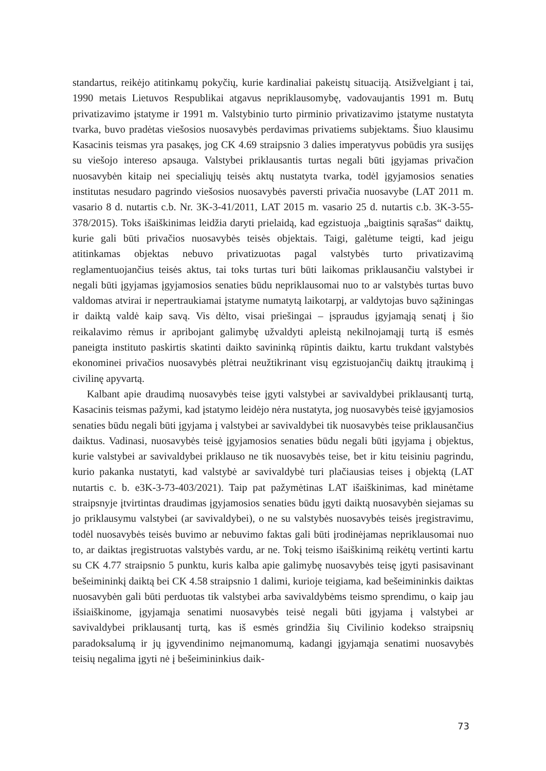standartus, reikėjo atitinkamų pokyčių, kurie kardinaliai pakeistų situaciją. Atsižvelgiant į tai, 1990 metais Lietuvos Respublikai atgavus nepriklausomybę, vadovaujantis 1991 m. Butų privatizavimo įstatyme ir 1991 m. Valstybinio turto pirminio privatizavimo įstatyme nustatyta tvarka, buvo pradėtas viešosios nuosavybės perdavimas privatiems subjektams. Šiuo klausimu Kasacinis teismas yra pasakęs, jog CK 4.69 straipsnio 3 dalies imperatyvus pobūdis yra susijęs su viešojo intereso apsauga. Valstybei priklausantis turtas negali būti įgyjamas privačion nuosavybėn kitaip nei specialiųjų teisės aktų nustatyta tvarka, todėl įgyjamosios senaties institutas nesudaro pagrindo viešosios nuosavybės paversti privačia nuosavybe (LAT 2011 m. vasario 8 d. nutartis c.b. Nr. 3K-3-41/2011, LAT 2015 m. vasario 25 d. nutartis c.b. 3K-3-55-378/2015). Toks išaiškinimas leidžia daryti prielaidą, kad egzistuoja „baigtinis sąrašas“ daiktų, kurie gali būti privačios nuosavybės teisės objektais. Taigi, galėtume teigti, kad jeigu atitinkamas objektas nebuvo privatizuotas pagal valstybės turto privatizavimą reglamentuojančius teisės aktus, tai toks turtas turi būti laikomas priklausančiu valstybei ir negali būti įgyjamas įgyjamosios senaties būdu nepriklausomai nuo to ar valstybės turtas buvo valdomas atvirai ir nepertraukiamai įstatyme numatytą laikotarpį, ar valdytojas buvo sąžiningas ir daiktą valdė kaip savą. Vis dėlto, visai priešingai – įspraudus įgyjamąją senatį į šio reikalavimo rėmus ir apribojant galimybę užvaldyti apleistą nekilnojamąjį turtą iš esmės paneigta instituto paskirtis skatinti daikto savininką rūpintis daiktu, kartu trukdant valstybės ekonominei privačios nuosavybės plėtrai neužtikrinant visų egzistuojančių daiktų įtraukimą į civilinę apyvartą.
Kalbant apie draudimą nuosavybės teise įgyti valstybei ar savivaldybei priklausantį turtą, Kasacinis teismas pažymi, kad įstatymo leidėjo nėra nustatyta, jog nuosavybės teisė įgyjamosios senaties būdu negali būti įgyjama į valstybei ar savivaldybei tik nuosavybės teise priklausančius daiktus. Vadinasi, nuosavybės teisė įgyjamosios senaties būdu negali būti įgyjama į objektus, kurie valstybei ar savivaldybei priklauso ne tik nuosavybės teise, bet ir kitu teisiniu pagrindu, kurio pakanka nustatyti, kad valstybė ar savivaldybė turi plačiausias teises į objektą (LAT nutartis c. b. e3K-3-73-403/2021). Taip pat pažymėtinas LAT išaiškinimas, kad minėtame straipsnyje įtvirtintas draudimas įgyjamosios senaties būdu įgyti daiktą nuosavybėn siejamas su jo priklausymu valstybei (ar savivaldybei), o ne su valstybės nuosavybės teisės įregistravimu, todėl nuosavybės teisės buvimo ar nebuvimo faktas gali būti įrodinėjamas nepriklausomai nuo to, ar daiktas įregistruotas valstybės vardu, ar ne. Tokį teismo išaiškinimą reikėtų vertinti kartu su CK 4.77 straipsnio 5 punktu, kuris kalba apie galimybę nuosavybės teisę įgyti pasisavinant bešeimininkį daiktą bei CK 4.58 straipsnio 1 dalimi, kurioje teigiama, kad bešeimininkis daiktas nuosavybėn gali būti perduotas tik valstybei arba savivaldybėms teismo sprendimu, o kaip jau išsiaiškinome, įgyjamąja senatimi nuosavybės teisė negali būti įgyjama į valstybei ar savivaldybei priklausantį turtą, kas iš esmės grindžia šių Civilinio kodekso straipsnių paradoksalumą ir jų įgyvendinimo neįmanomumą, kadangi įgyjamąja senatimi nuosavybės teisių negalima įgyti nė į bešeimininkius daik-
73